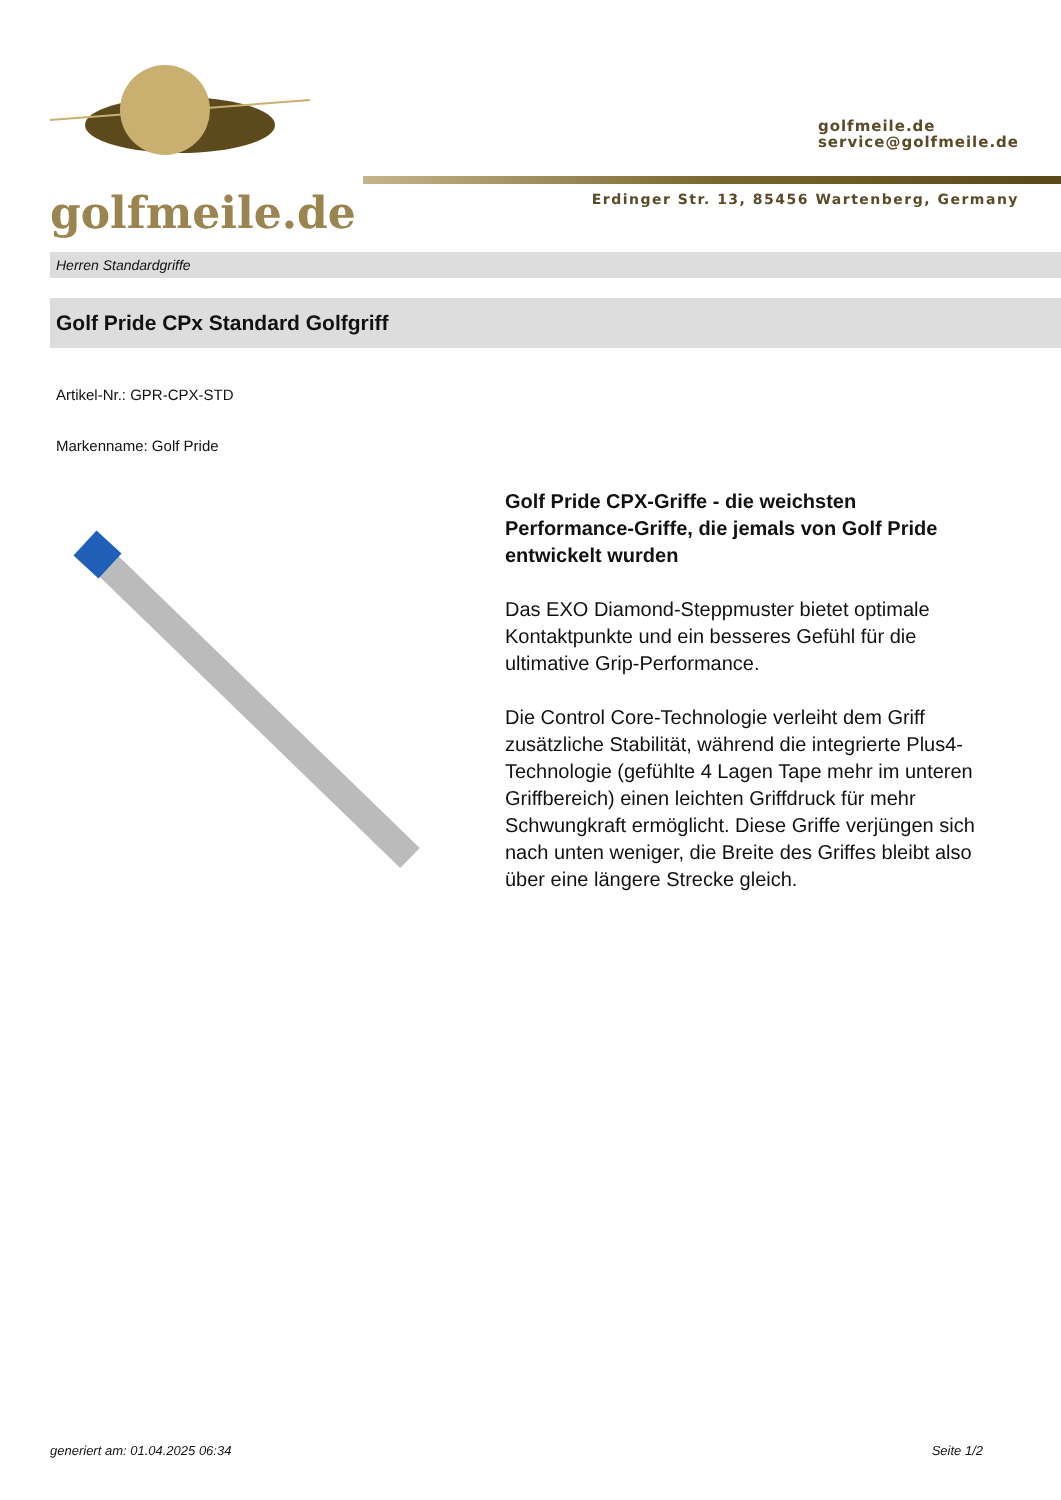golfmeile.de
golfmeile.de
service@golfmeile.de
Erdinger Str. 13, 85456 Wartenberg, Germany
Herren Standardgriffe
Golf Pride CPx Standard Golfgriff
Artikel-Nr.: GPR-CPX-STD
Markenname: Golf Pride
Golf Pride CPX-Griffe - die weichsten Performance-Griffe, die jemals von Golf Pride entwickelt wurden
Das EXO Diamond-Steppmuster bietet optimale Kontaktpunkte und ein besseres Gefühl für die ultimative Grip-Performance.
Die Control Core-Technologie verleiht dem Griff zusätzliche Stabilität, während die integrierte Plus4-Technologie (gefühlte 4 Lagen Tape mehr im unteren Griffbereich) einen leichten Griffdruck für mehr Schwungkraft ermöglicht. Diese Griffe verjüngen sich nach unten weniger, die Breite des Griffes bleibt also über eine längere Strecke gleich.
generiert am: 01.04.2025 06:34 Seite 1/2